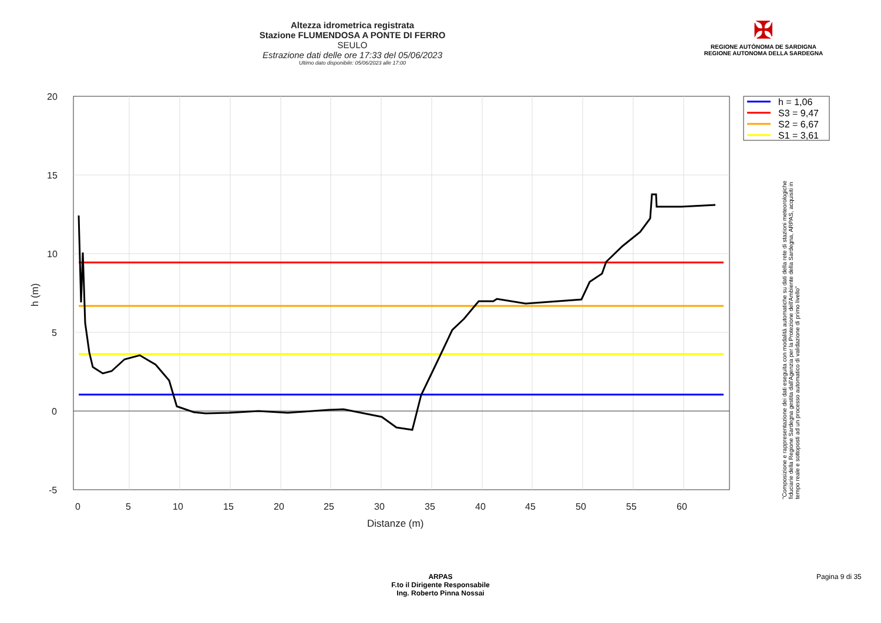Altezza idrometrica registrata
Stazione FLUMENDOSA A PONTE DI FERRO
SEULO
Estrazione dati delle ore 17:33 del 05/06/2023
Ultimo dato disponibile: 05/06/2023 alle 17:00
✠
REGIONE AUTÒNOMA DE SARDIGNA
REGIONE AUTONOMA DELLA SARDEGNA
20
15
10
5
0
-5
0
5
10
15
20
25
30
35
40
45
50
55
60
Distanze (m)
h (m)
h = 1,06
S3 = 9,47
S2 = 6,67
S1 = 3,61
"Composizione e rappresentazione dei dati eseguita con modalità automatiche su dati della rete di stazioni meteorologiche fiduciarie della Regione Sardegna gestita dall'Agenzia per la Protezione dell'Ambiente della Sardegna, ARPAS, acquisiti in tempo reale e sottoposti ad un processo automatico di validazione di primo livello"
ARPAS
F.to il Dirigente Responsabile
Ing. Roberto Pinna Nossai
Pagina 9 di 35